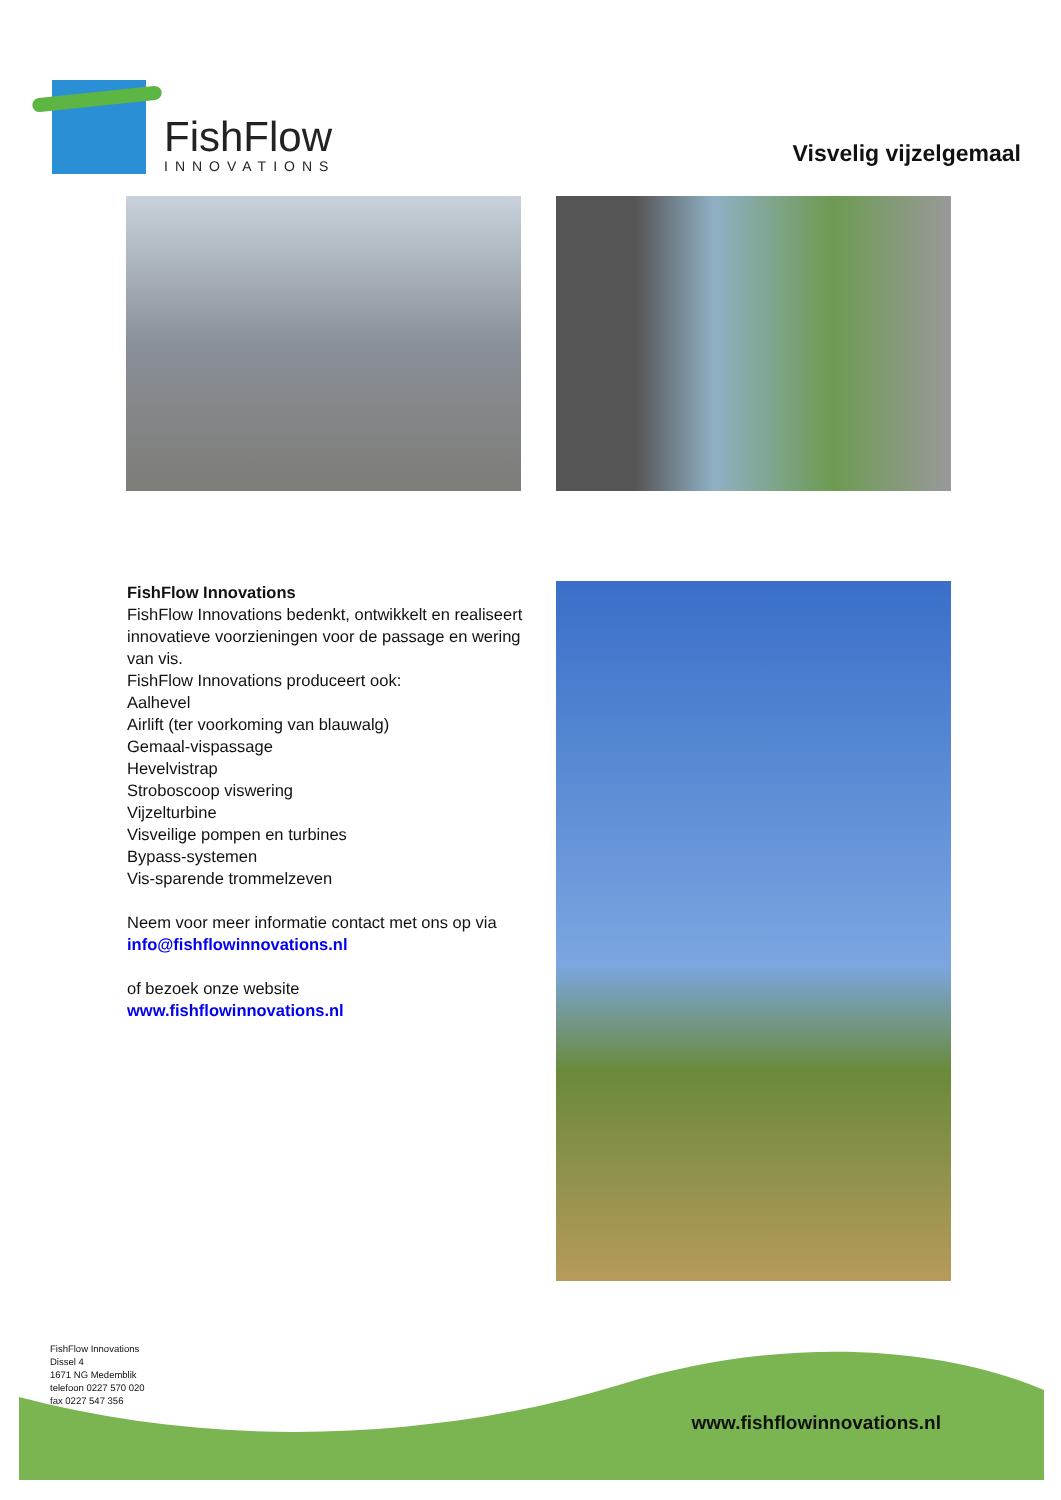FishFlow
INNOVATIONS
Visvelig vijzelgemaal
FishFlow Innovations
FishFlow Innovations bedenkt, ontwikkelt en realiseert innovatieve voorzieningen voor de passage en wering van vis.
FishFlow Innovations produceert ook:
Aalhevel
Airlift (ter voorkoming van blauwalg)
Gemaal-vispassage
Hevelvistrap
Stroboscoop viswering
Vijzelturbine
Visveilige pompen en turbines
Bypass-systemen
Vis-sparende trommelzeven
Neem voor meer informatie contact met ons op via
info@fishflowinnovations.nl
of bezoek onze website
www.fishflowinnovations.nl
FishFlow Innovations
Dissel 4
1671 NG Medemblik
telefoon 0227 570 020
fax 0227 547 356
www.fishflowinnovations.nl